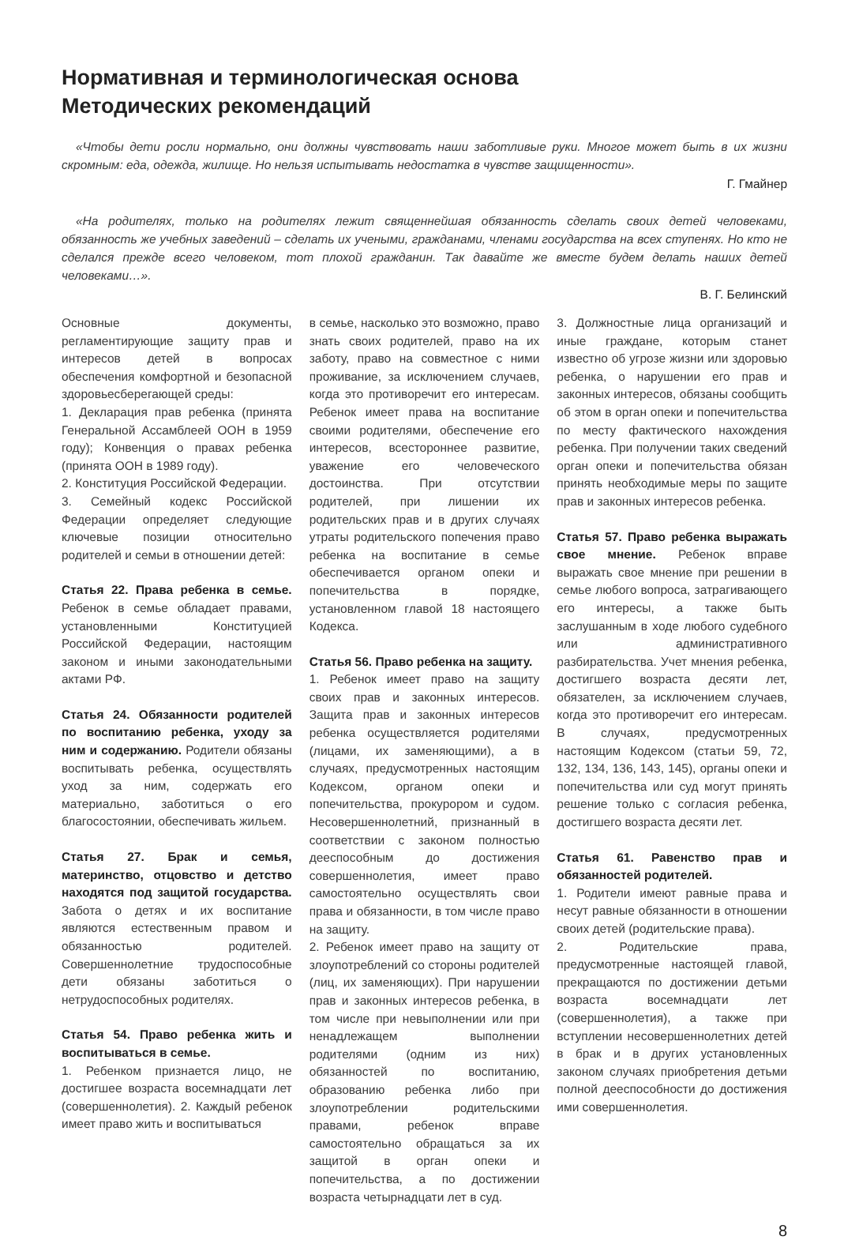Нормативная и терминологическая основа
Методических рекомендаций
«Чтобы дети росли нормально, они должны чувствовать наши заботливые руки. Многое может быть в их жизни скромным: еда, одежда, жилище. Но нельзя испытывать недостатка в чувстве защищенности».
Г. Гмайнер
«На родителях, только на родителях лежит священнейшая обязанность сделать своих детей человеками, обязанность же учебных заведений – сделать их учеными, гражданами, членами государства на всех ступенях. Но кто не сделался прежде всего человеком, тот плохой гражданин. Так давайте же вместе будем делать наших детей человеками…».
В. Г. Белинский
Основные документы, регламентирующие защиту прав и интересов детей в вопросах обеспечения комфортной и безопасной здоровьесберегающей среды:
1. Декларация прав ребенка (принята Генеральной Ассамблеей ООН в 1959 году); Конвенция о правах ребенка (принята ООН в 1989 году).
2. Конституция Российской Федерации.
3. Семейный кодекс Российской Федерации определяет следующие ключевые позиции относительно родителей и семьи в отношении детей:
Статья 22. Права ребенка в семье. Ребенок в семье обладает правами, установленными Конституцией Российской Федерации, настоящим законом и иными законодательными актами РФ.
Статья 24. Обязанности родителей по воспитанию ребенка, уходу за ним и содержанию. Родители обязаны воспитывать ребенка, осуществлять уход за ним, содержать его материально, заботиться о его благосостоянии, обеспечивать жильем.
Статья 27. Брак и семья, материнство, отцовство и детство находятся под защитой государства. Забота о детях и их воспитание являются естественным правом и обязанностью родителей. Совершеннолетние трудоспособные дети обязаны заботиться о нетрудоспособных родителях.
Статья 54. Право ребенка жить и воспитываться в семье.
1. Ребенком признается лицо, не достигшее возраста восемнадцати лет (совершеннолетия). 2. Каждый ребенок имеет право жить и воспитываться
в семье, насколько это возможно, право знать своих родителей, право на их заботу, право на совместное с ними проживание, за исключением случаев, когда это противоречит его интересам. Ребенок имеет права на воспитание своими родителями, обеспечение его интересов, всестороннее развитие, уважение его человеческого достоинства. При отсутствии родителей, при лишении их родительских прав и в других случаях утраты родительского попечения право ребенка на воспитание в семье обеспечивается органом опеки и попечительства в порядке, установленном главой 18 настоящего Кодекса.
Статья 56. Право ребенка на защиту.
1. Ребенок имеет право на защиту своих прав и законных интересов. Защита прав и законных интересов ребенка осуществляется родителями (лицами, их заменяющими), а в случаях, предусмотренных настоящим Кодексом, органом опеки и попечительства, прокурором и судом. Несовершеннолетний, признанный в соответствии с законом полностью дееспособным до достижения совершеннолетия, имеет право самостоятельно осуществлять свои права и обязанности, в том числе право на защиту.
2. Ребенок имеет право на защиту от злоупотреблений со стороны родителей (лиц, их заменяющих). При нарушении прав и законных интересов ребенка, в том числе при невыполнении или при ненадлежащем выполнении родителями (одним из них) обязанностей по воспитанию, образованию ребенка либо при злоупотреблении родительскими правами, ребенок вправе самостоятельно обращаться за их защитой в орган опеки и попечительства, а по достижении возраста четырнадцати лет в суд.
3. Должностные лица организаций и иные граждане, которым станет известно об угрозе жизни или здоровью ребенка, о нарушении его прав и законных интересов, обязаны сообщить об этом в орган опеки и попечительства по месту фактического нахождения ребенка. При получении таких сведений орган опеки и попечительства обязан принять необходимые меры по защите прав и законных интересов ребенка.
Статья 57. Право ребенка выражать свое мнение. Ребенок вправе выражать свое мнение при решении в семье любого вопроса, затрагивающего его интересы, а также быть заслушанным в ходе любого судебного или административного разбирательства. Учет мнения ребенка, достигшего возраста десяти лет, обязателен, за исключением случаев, когда это противоречит его интересам. В случаях, предусмотренных настоящим Кодексом (статьи 59, 72, 132, 134, 136, 143, 145), органы опеки и попечительства или суд могут принять решение только с согласия ребенка, достигшего возраста десяти лет.
Статья 61. Равенство прав и обязанностей родителей.
1. Родители имеют равные права и несут равные обязанности в отношении своих детей (родительские права).
2. Родительские права, предусмотренные настоящей главой, прекращаются по достижении детьми возраста восемнадцати лет (совершеннолетия), а также при вступлении несовершеннолетних детей в брак и в других установленных законом случаях приобретения детьми полной дееспособности до достижения ими совершеннолетия.
8